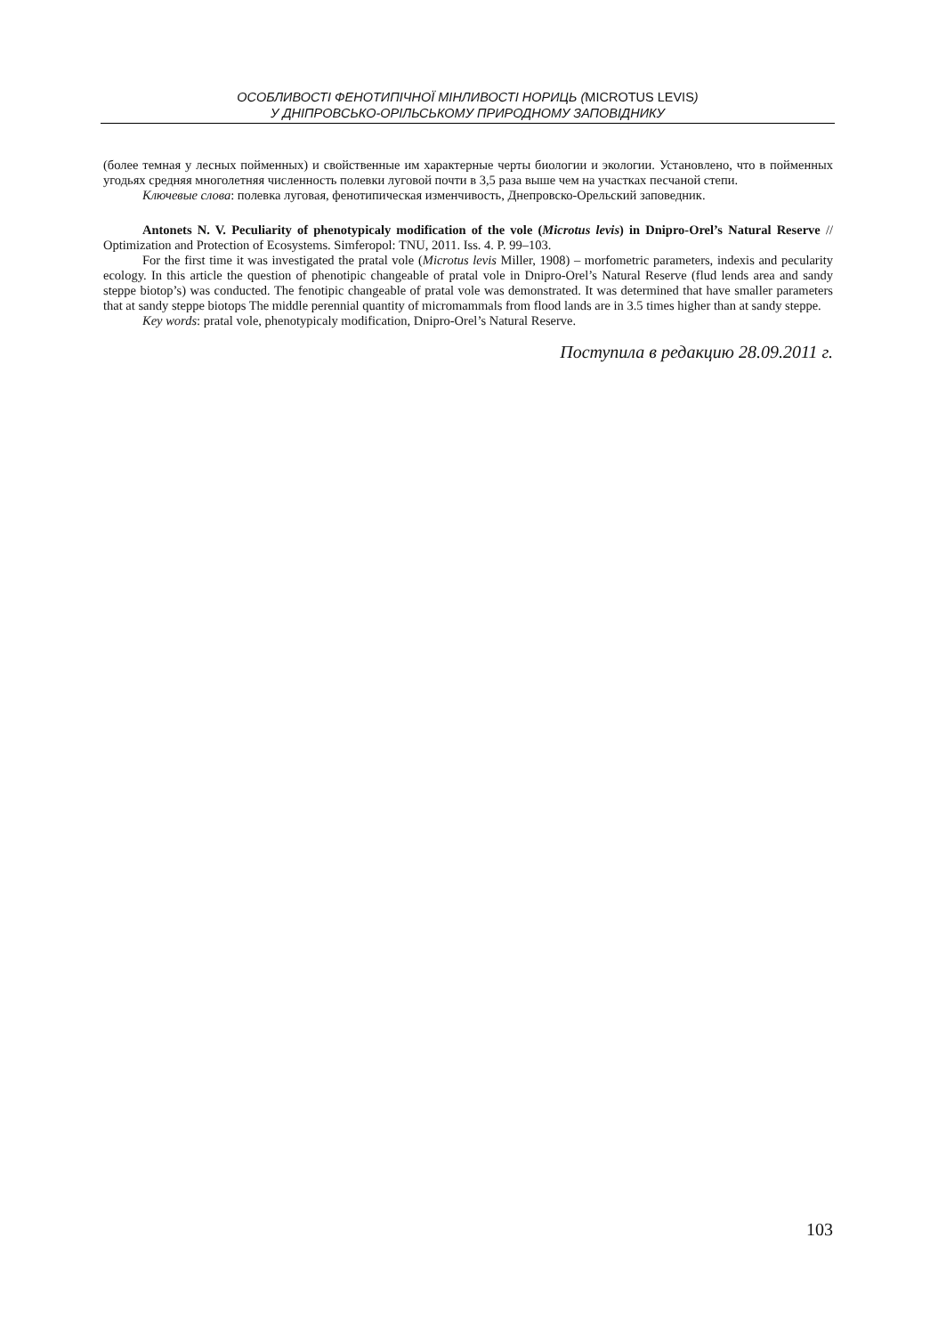ОСОБЛИВОСТІ ФЕНОТИПІЧНОЇ МІНЛИВОСТІ НОРИЦЬ (MICROTUS LEVIS)
У ДНІПРОВСЬКО-ОРІЛЬСЬКОМУ ПРИРОДНОМУ ЗАПОВІДНИКУ
(более темная у лесных пойменных) и свойственные им характерные черты биологии и экологии. Установлено, что в пойменных угодьях средняя многолетняя численность полевки луговой почти в 3,5 раза выше чем на участках песчаной степи.
Ключевые слова: полевка луговая, фенотипическая изменчивость, Днепровско-Орельский заповедник.
Antonets N. V. Peculiarity of phenotypicaly modification of the vole (Microtus levis) in Dnipro-Orel’s Natural Reserve // Optimization and Protection of Ecosystems. Simferopol: TNU, 2011. Iss. 4. P. 99–103.
For the first time it was investigated the pratal vole (Microtus levis Miller, 1908) – morfometric parameters, indexis and pecularity ecology. In this article the question of phenotipic changeable of pratal vole in Dnipro-Orel’s Natural Reserve (flud lends area and sandy steppe biotop’s) was conducted. The fenotipic changeable of pratal vole was demonstrated. It was determined that have smaller parameters that at sandy steppe biotops The middle perennial quantity of micromammals from flood lands are in 3.5 times higher than at sandy steppe.
Key words: pratal vole, phenotypicaly modification, Dnipro-Orel’s Natural Reserve.
Поступила в редакцию 28.09.2011 г.
103